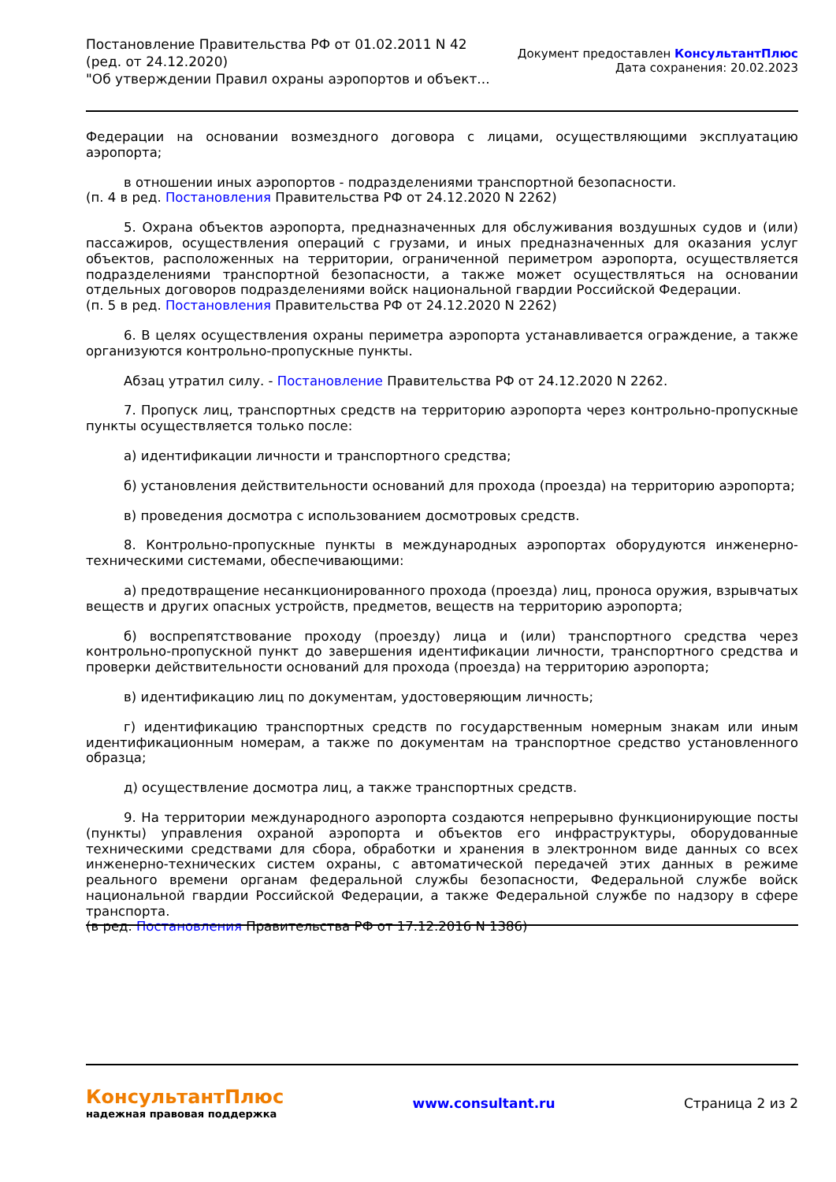Постановление Правительства РФ от 01.02.2011 N 42
(ред. от 24.12.2020)
"Об утверждении Правил охраны аэропортов и объект...
Документ предоставлен КонсультантПлюс
Дата сохранения: 20.02.2023
Федерации на основании возмездного договора с лицами, осуществляющими эксплуатацию аэропорта;
в отношении иных аэропортов - подразделениями транспортной безопасности.
(п. 4 в ред. Постановления Правительства РФ от 24.12.2020 N 2262)
5. Охрана объектов аэропорта, предназначенных для обслуживания воздушных судов и (или) пассажиров, осуществления операций с грузами, и иных предназначенных для оказания услуг объектов, расположенных на территории, ограниченной периметром аэропорта, осуществляется подразделениями транспортной безопасности, а также может осуществляться на основании отдельных договоров подразделениями войск национальной гвардии Российской Федерации.
(п. 5 в ред. Постановления Правительства РФ от 24.12.2020 N 2262)
6. В целях осуществления охраны периметра аэропорта устанавливается ограждение, а также организуются контрольно-пропускные пункты.
Абзац утратил силу. - Постановление Правительства РФ от 24.12.2020 N 2262.
7. Пропуск лиц, транспортных средств на территорию аэропорта через контрольно-пропускные пункты осуществляется только после:
а) идентификации личности и транспортного средства;
б) установления действительности оснований для прохода (проезда) на территорию аэропорта;
в) проведения досмотра с использованием досмотровых средств.
8. Контрольно-пропускные пункты в международных аэропортах оборудуются инженерно-техническими системами, обеспечивающими:
а) предотвращение несанкционированного прохода (проезда) лиц, проноса оружия, взрывчатых веществ и других опасных устройств, предметов, веществ на территорию аэропорта;
б) воспрепятствование проходу (проезду) лица и (или) транспортного средства через контрольно-пропускной пункт до завершения идентификации личности, транспортного средства и проверки действительности оснований для прохода (проезда) на территорию аэропорта;
в) идентификацию лиц по документам, удостоверяющим личность;
г) идентификацию транспортных средств по государственным номерным знакам или иным идентификационным номерам, а также по документам на транспортное средство установленного образца;
д) осуществление досмотра лиц, а также транспортных средств.
9. На территории международного аэропорта создаются непрерывно функционирующие посты (пункты) управления охраной аэропорта и объектов его инфраструктуры, оборудованные техническими средствами для сбора, обработки и хранения в электронном виде данных со всех инженерно-технических систем охраны, с автоматической передачей этих данных в режиме реального времени органам федеральной службы безопасности, Федеральной службе войск национальной гвардии Российской Федерации, а также Федеральной службе по надзору в сфере транспорта.
(в ред. Постановления Правительства РФ от 17.12.2016 N 1386)
КонсультантПлюс
надежная правовая поддержка
www.consultant.ru Страница 2 из 2